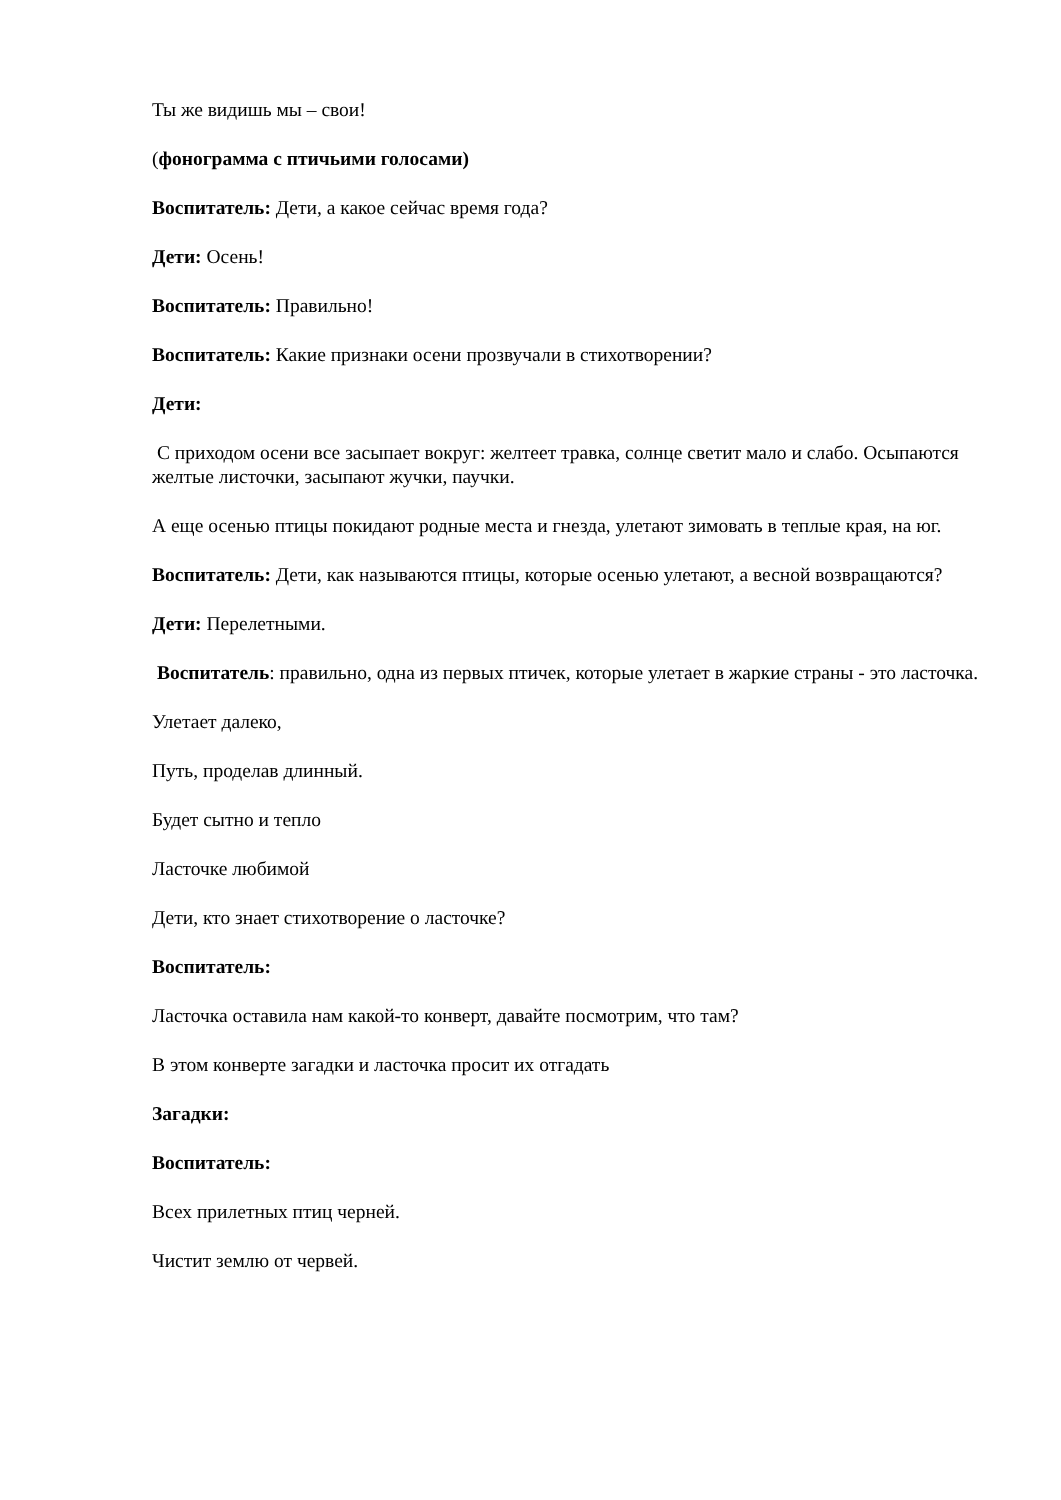Ты же видишь мы – свои!
(фонограмма с птичьими голосами)
Воспитатель: Дети, а какое сейчас время года?
Дети: Осень!
Воспитатель: Правильно!
Воспитатель: Какие признаки осени прозвучали в стихотворении?
Дети:
С приходом осени все засыпает вокруг: желтеет травка, солнце светит мало и слабо. Осыпаются желтые листочки, засыпают жучки, паучки.
А еще осенью птицы покидают родные места и гнезда, улетают зимовать в теплые края, на юг.
Воспитатель: Дети, как называются птицы, которые осенью улетают, а весной возвращаются?
Дети: Перелетными.
Воспитатель: правильно, одна из первых птичек, которые улетает в жаркие страны - это ласточка.
Улетает далеко,
Путь, проделав длинный.
Будет сытно и тепло
Ласточке любимой
Дети, кто знает стихотворение о ласточке?
Воспитатель:
Ласточка оставила нам какой-то конверт, давайте посмотрим, что там?
В этом конверте загадки и ласточка просит их отгадать
Загадки:
Воспитатель:
Всех прилетных птиц черней.
Чистит землю от червей.